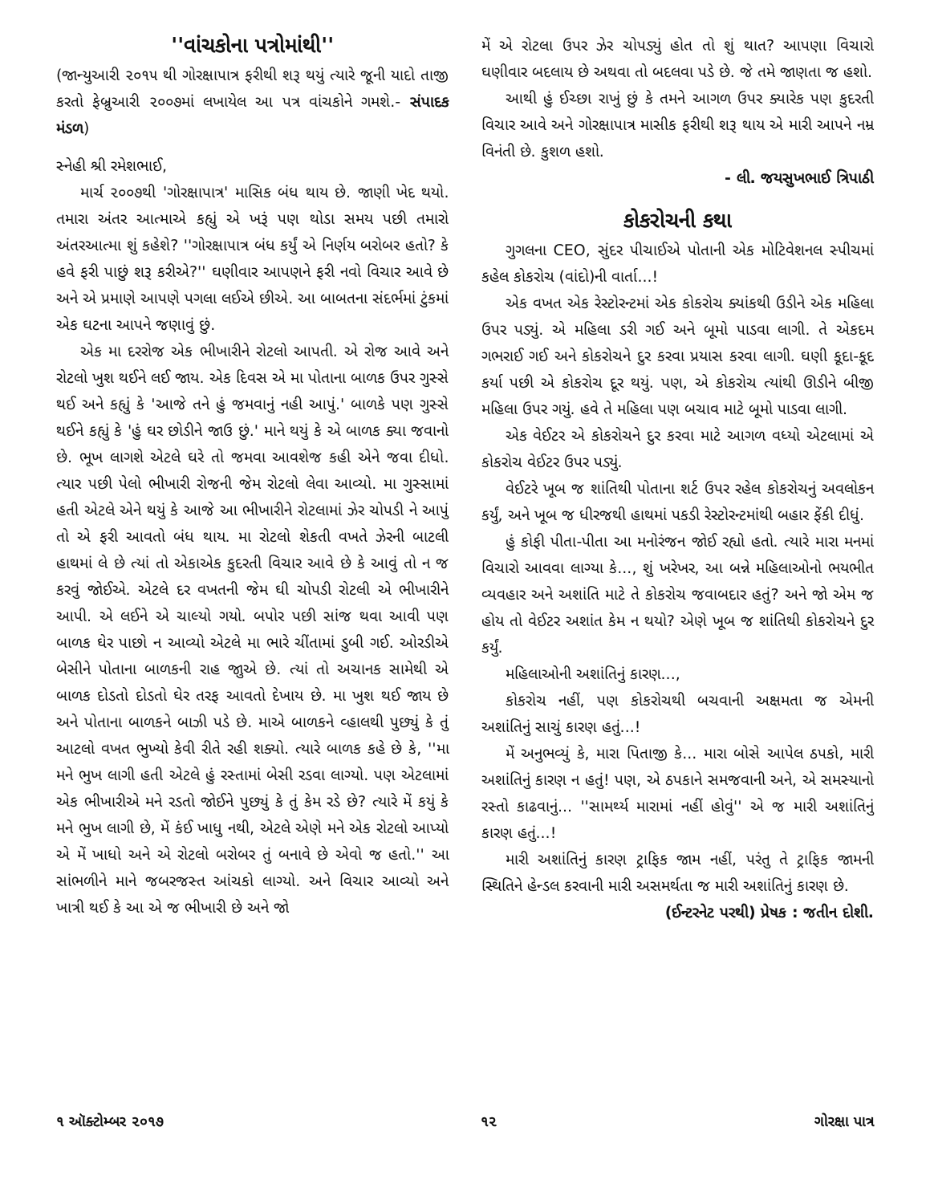''વાંચકોના પત્રોમાંથી''
(જાન્યુઆરી ૨૦૧૫ થી ગોરક્ષાપાત્ર ફરીથી શરૂ થયું ત્યારે જૂની યાદો તાજી કરતો ફેબ્રુઆરી ૨૦૦૭માં લખાયેલ આ પત્ર વાંચકોને ગમશે.- સંપાદક મંડળ)
સ્નેહી શ્રી રમેશભાઈ,
માર્ચ ૨૦૦૭થી 'ગોરક્ષાપાત્ર' માસિક બંધ થાય છે. જાણી ખેદ થયો. તમારા અંતર આત્માએ કહ્યું એ ખરૂં પણ થોડા સમય પછી તમારો અંતરઆત્મા શું કહેશે? ''ગોરક્ષાપાત્ર બંધ કર્યું એ નિર્ણય બરોબર હતો? કે હવે ફરી પાછું શરૂ કરીએ?'' ઘણીવાર આપણને ફરી નવો વિચાર આવે છે અને એ પ્રમાણે આપણે પગલા લઈએ છીએ. આ બાબતના સંદર્ભમાં ટુંકમાં એક ઘટના આપને જણાવું છું.
એક મા દરરોજ એક ભીખારીને રોટલો આપતી. એ રોજ આવે અને રોટલો ખુશ થઈને લઈ જાય. એક દિવસ એ મા પોતાના બાળક ઉપર ગુસ્સે થઈ અને કહ્યું કે 'આજે તને હું જમવાનું નહી આપું.' બાળકે પણ ગુસ્સે થઈને કહ્યું કે 'હું ઘર છોડીને જાઉ છું.' માને થયું કે એ બાળક ક્યા જવાનો છે. ભૂખ લાગશે એટલે ઘરે તો જમવા આવશેજ કહી એને જવા દીધો. ત્યાર પછી પેલો ભીખારી રોજની જેમ રોટલો લેવા આવ્યો. મા ગુસ્સામાં હતી એટલે એને થયું કે આજે આ ભીખારીને રોટલામાં ઝેર ચોપડી ને આપું તો એ ફરી આવતો બંધ થાય. મા રોટલો શેકતી વખતે ઝેરની બાટલી હાથમાં લે છે ત્યાં તો એકાએક કુદરતી વિચાર આવે છે કે આવું તો ન જ કરવું જોઈએ. એટલે દર વખતની જેમ ઘી ચોપડી રોટલી એ ભીખારીને આપી. એ લઈને એ ચાલ્યો ગયો. બપોર પછી સાંજ થવા આવી પણ બાળક ઘેર પાછો ન આવ્યો એટલે મા ભારે ચીંતામાં ડુબી ગઈ. ઓરડીએ બેસીને પોતાના બાળકની રાહ જાુએ છે. ત્યાં તો અચાનક સામેથી એ બાળક દોડતો દોડતો ઘેર તરફ આવતો દેખાય છે. મા ખુશ થઈ જાય છે અને પોતાના બાળકને બાઝી પડે છે. માએ બાળકને વ્હાલથી પુછ્યું કે તું આટલો વખત ભુખ્યો કેવી રીતે રહી શક્યો. ત્યારે બાળક કહે છે કે, ''મા મને ભુખ લાગી હતી એટલે હું રસ્તામાં બેસી રડવા લાગ્યો. પણ એટલામાં એક ભીખારીએ મને રડતો જોઈને પુછ્યું કે તું કેમ રડે છે? ત્યારે મેં કયું કે મને ભુખ લાગી છે, મેં કંઈ ખાધુ નથી, એટલે એણે મને એક રોટલો આપ્યો એ મેં ખાધો અને એ રોટલો બરોબર તું બનાવે છે એવો જ હતો.'' આ સાંભળીને માને જબરજસ્ત આંચકો લાગ્યો. અને વિચાર આવ્યો અને ખાત્રી થઈ કે આ એ જ ભીખારી છે અને જો
મેં એ રોટલા ઉપર ઝેર ચોપડ્યું હોત તો શું થાત? આપણા વિચારો ઘણીવાર બદલાય છે અથવા તો બદલવા પડે છે. જે તમે જાણતા જ હશો.
આથી હું ઈચ્છા રાખું છું કે તમને આગળ ઉપર ક્યારેક પણ કુદરતી વિચાર આવે અને ગોરક્ષાપાત્ર માસીક ફરીથી શરૂ થાય એ મારી આપને નમ્ર વિનંતી છે. કુશળ હશો.
- લી. જયસુખભાઈ ત્રિપાઠી
કોકરોચની કથા
ગુગલના CEO, સુંદર પીચાઈએ પોતાની એક મોટિવેશનલ સ્પીચમાં કહેલ કોકરોચ (વાંદો)ની વાર્તા...!
એક વખત એક રેસ્ટોરન્ટમાં એક કોકરોચ ક્યાંકથી ઉડીને એક મહિલા ઉપર પડ્યું. એ મહિલા ડરી ગઈ અને બૂમો પાડવા લાગી. તે એકદમ ગભરાઈ ગઈ અને કોકરોચને દુર કરવા પ્રયાસ કરવા લાગી. ઘણી કૂદા-કૂદ કર્યા પછી એ કોકરોચ દૂર થયું. પણ, એ કોકરોચ ત્યાંથી ઊડીને બીજી મહિલા ઉપર ગયું. હવે તે મહિલા પણ બચાવ માટે બૂમો પાડવા લાગી.
એક વેઈટર એ કોકરોચને દુર કરવા માટે આગળ વધ્યો એટલામાં એ કોકરોચ વેઈટર ઉપર પડ્યું.
વેઈટરે ખૂબ જ શાંતિથી પોતાના શર્ટ ઉપર રહેલ કોકરોચનું અવલોકન કર્યું, અને ખૂબ જ ધીરજથી હાથમાં પકડી રેસ્ટોરન્ટમાંથી બહાર ફેંકી દીધું.
હું કોફી પીતા-પીતા આ મનોરંજન જોઈ રહ્યો હતો. ત્યારે મારા મનમાં વિચારો આવવા લાગ્યા કે..., શું ખરેખર, આ બન્ને મહિલાઓનો ભયભીત વ્યવહાર અને અશાંતિ માટે તે કોકરોચ જવાબદાર હતું? અને જો એમ જ હોય તો વેઈટર અશાંત કેમ ન થયો? એણે ખૂબ જ શાંતિથી કોકરોચને દુર કર્યું.
મહિલાઓની અશાંતિનું કારણ...,
કોકરોચ નહીં, પણ કોકરોચથી બચવાની અક્ષમતા જ એમની અશાંતિનું સાચું કારણ હતું...!
મેં અનુભવ્યું કે, મારા પિતાજી કે... મારા બોસે આપેલ ઠપકો, મારી અશાંતિનું કારણ ન હતું! પણ, એ ઠપકાને સમજવાની અને, એ સમસ્યાનો રસ્તો કાઢવાનું... ''સામર્થ્ય મારામાં નહીં હોવું'' એ જ મારી અશાંતિનું કારણ હતું...!
મારી અશાંતિનું કારણ ટ્રાફિક જામ નહીં, પરંતુ તે ટ્રાફિક જામની સ્થિતિને હેન્ડલ કરવાની મારી અસમર્થતા જ મારી અશાંતિનું કારણ છે.
(ઈન્ટરનેટ પરથી) પ્રેષક : જતીન દોશી.
૧ ઑક્ટોમ્બર ૨૦૧૭ ૧૨ ગોરક્ષા પાત્ર